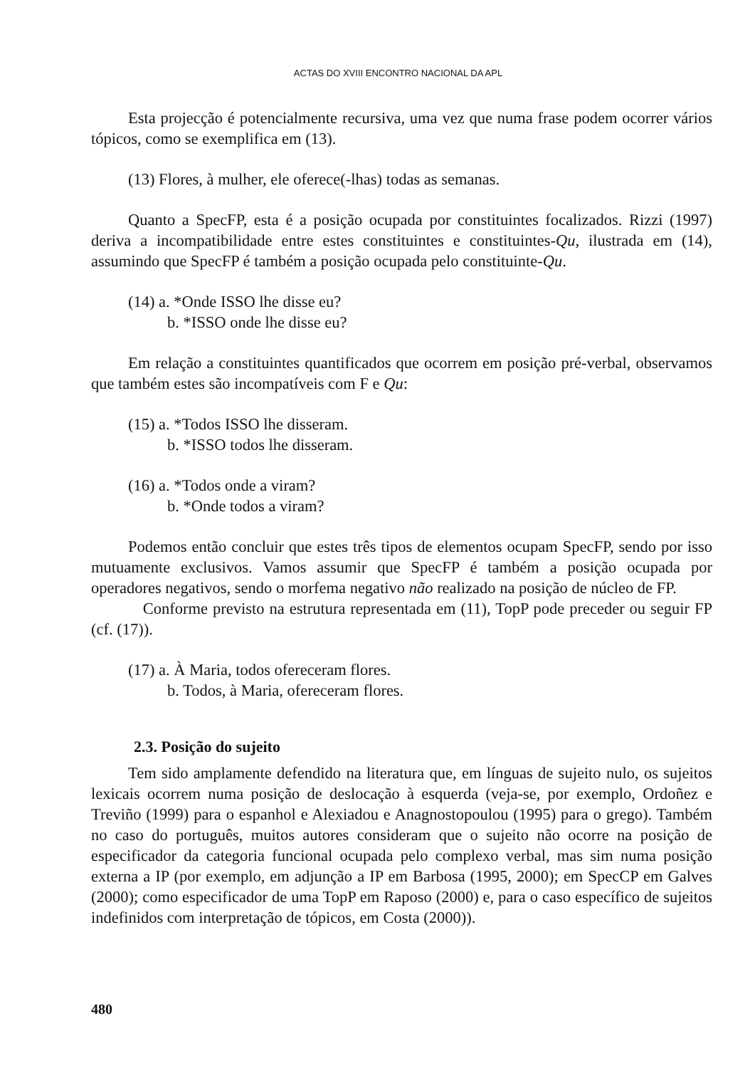ACTAS DO XVIII ENCONTRO NACIONAL DA APL
Esta projecção é potencialmente recursiva, uma vez que numa frase podem ocorrer vários tópicos, como se exemplifica em (13).
(13) Flores, à mulher, ele oferece(-lhas) todas as semanas.
Quanto a SpecFP, esta é a posição ocupada por constituintes focalizados. Rizzi (1997) deriva a incompatibilidade entre estes constituintes e constituintes-Qu, ilustrada em (14), assumindo que SpecFP é também a posição ocupada pelo constituinte-Qu.
(14) a. *Onde ISSO lhe disse eu?
b. *ISSO onde lhe disse eu?
Em relação a constituintes quantificados que ocorrem em posição pré-verbal, observamos que também estes são incompatíveis com F e Qu:
(15) a. *Todos ISSO lhe disseram.
b. *ISSO todos lhe disseram.
(16) a. *Todos onde a viram?
b. *Onde todos a viram?
Podemos então concluir que estes três tipos de elementos ocupam SpecFP, sendo por isso mutuamente exclusivos. Vamos assumir que SpecFP é também a posição ocupada por operadores negativos, sendo o morfema negativo não realizado na posição de núcleo de FP.
Conforme previsto na estrutura representada em (11), TopP pode preceder ou seguir FP (cf. (17)).
(17) a. À Maria, todos ofereceram flores.
b. Todos, à Maria, ofereceram flores.
2.3. Posição do sujeito
Tem sido amplamente defendido na literatura que, em línguas de sujeito nulo, os sujeitos lexicais ocorrem numa posição de deslocação à esquerda (veja-se, por exemplo, Ordoñez e Treviño (1999) para o espanhol e Alexiadou e Anagnostopoulou (1995) para o grego). Também no caso do português, muitos autores consideram que o sujeito não ocorre na posição de especificador da categoria funcional ocupada pelo complexo verbal, mas sim numa posição externa a IP (por exemplo, em adjunção a IP em Barbosa (1995, 2000); em SpecCP em Galves (2000); como especificador de uma TopP em Raposo (2000) e, para o caso específico de sujeitos indefinidos com interpretação de tópicos, em Costa (2000)).
480